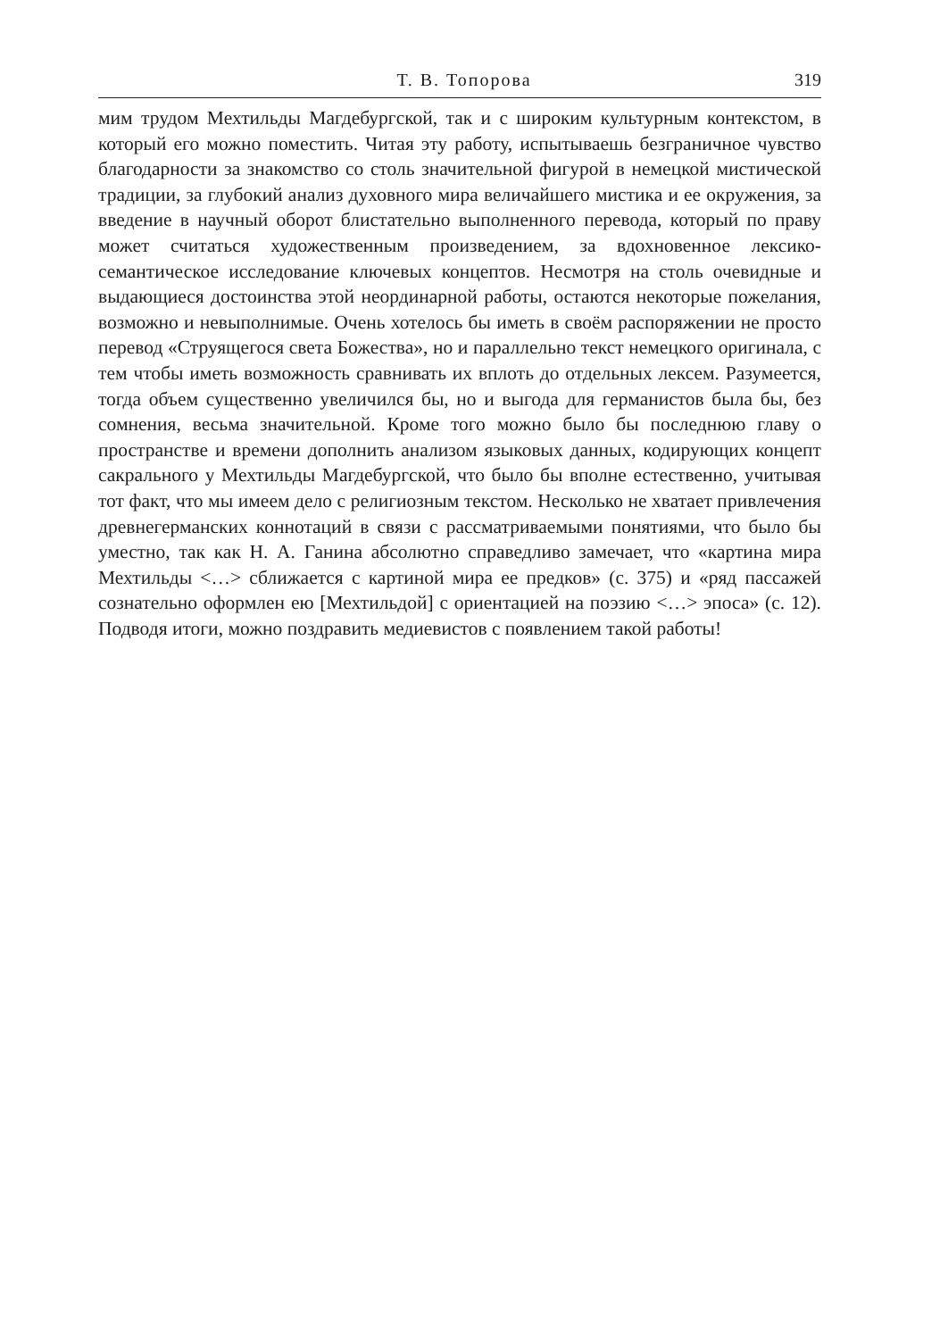Т. В. Топорова 319
мим трудом Мехтильды Магдебургской, так и с широким культурным контекстом, в который его можно поместить. Читая эту работу, испытываешь безграничное чувство благодарности за знакомство со столь значительной фигурой в немецкой мистической традиции, за глубокий анализ духовного мира величайшего мистика и ее окружения, за введение в научный оборот блистательно выполненного перевода, который по праву может считаться художественным произведением, за вдохновенное лексико-семантическое исследование ключевых концептов. Несмотря на столь очевидные и выдающиеся достоинства этой неординарной работы, остаются некоторые пожелания, возможно и невыполнимые. Очень хотелось бы иметь в своём распоряжении не просто перевод «Струящегося света Божества», но и параллельно текст немецкого оригинала, с тем чтобы иметь возможность сравнивать их вплоть до отдельных лексем. Разумеется, тогда объем существенно увеличился бы, но и выгода для германистов была бы, без сомнения, весьма значительной. Кроме того можно было бы последнюю главу о пространстве и времени дополнить анализом языковых данных, кодирующих концепт сакрального у Мехтильды Магдебургской, что было бы вполне естественно, учитывая тот факт, что мы имеем дело с религиозным текстом. Несколько не хватает привлечения древнегерманских коннотаций в связи с рассматриваемыми понятиями, что было бы уместно, так как Н. А. Ганина абсолютно справедливо замечает, что «картина мира Мехтильды <…> сближается с картиной мира ее предков» (с. 375) и «ряд пассажей сознательно оформлен ею [Мехтильдой] с ориентацией на поэзию <…> эпоса» (с. 12). Подводя итоги, можно поздравить медиевистов с появлением такой работы!